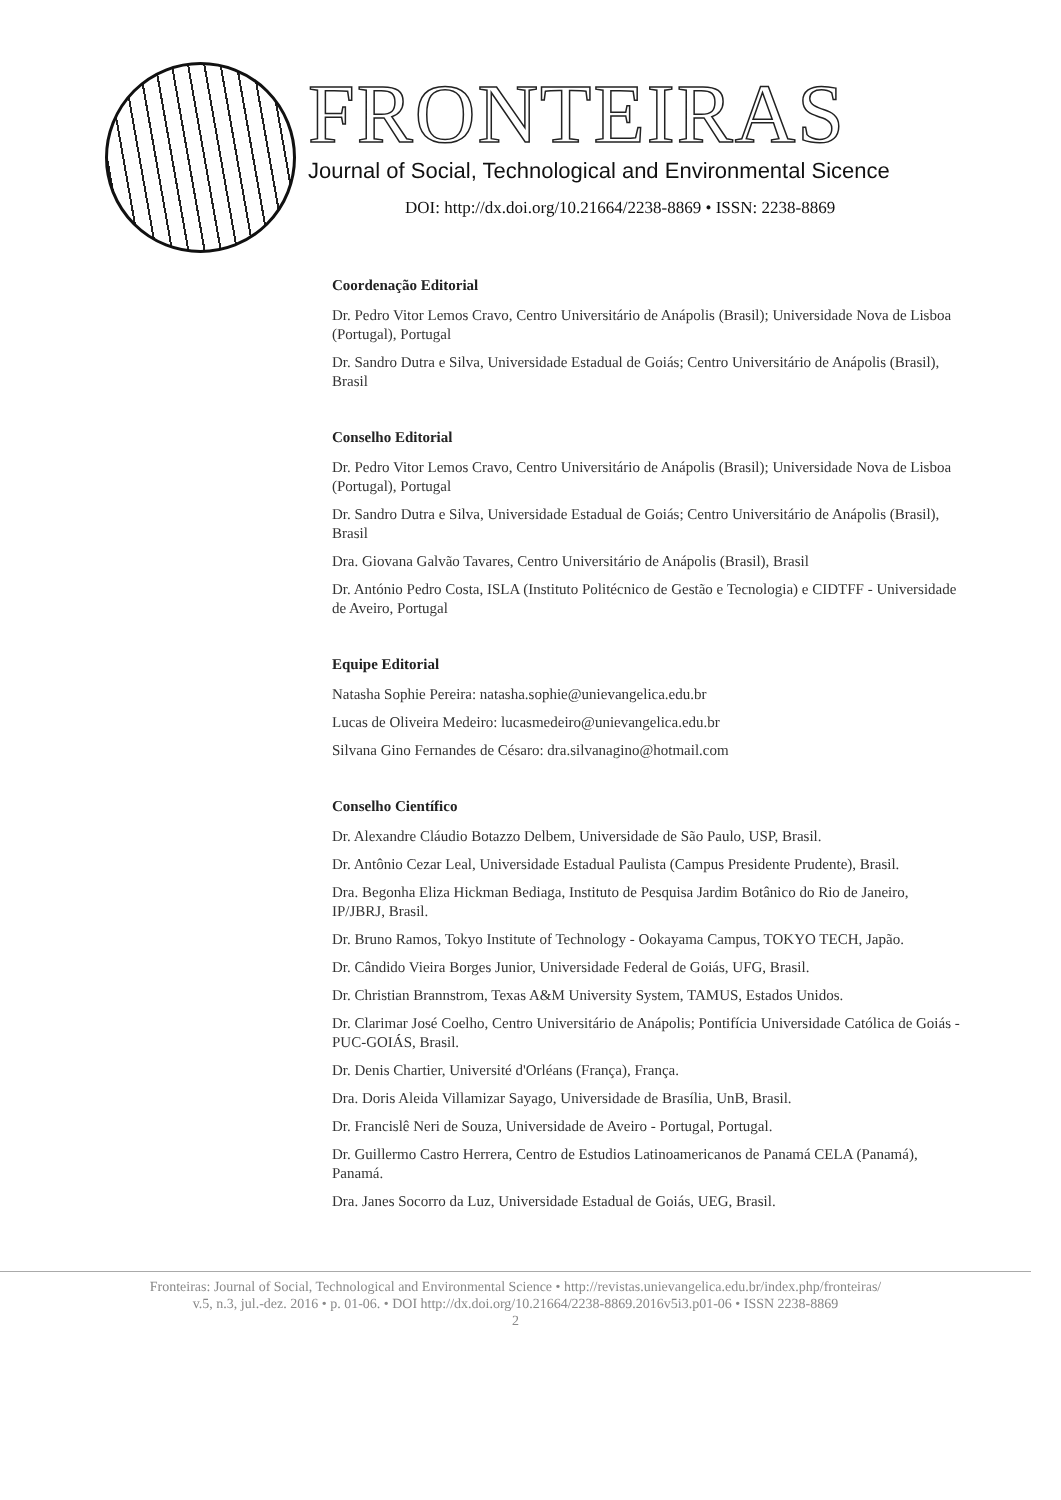FRONTEIRAS
Journal of Social, Technological and Environmental Sicence
DOI: http://dx.doi.org/10.21664/2238-8869 • ISSN: 2238-8869
Coordenação Editorial
Dr. Pedro Vitor Lemos Cravo, Centro Universitário de Anápolis (Brasil); Universidade Nova de Lisboa (Portugal), Portugal
Dr. Sandro Dutra e Silva, Universidade Estadual de Goiás; Centro Universitário de Anápolis (Brasil), Brasil
Conselho Editorial
Dr. Pedro Vitor Lemos Cravo, Centro Universitário de Anápolis (Brasil); Universidade Nova de Lisboa (Portugal), Portugal
Dr. Sandro Dutra e Silva, Universidade Estadual de Goiás; Centro Universitário de Anápolis (Brasil), Brasil
Dra. Giovana Galvão Tavares, Centro Universitário de Anápolis (Brasil), Brasil
Dr. António Pedro Costa, ISLA (Instituto Politécnico de Gestão e Tecnologia) e CIDTFF - Universidade de Aveiro, Portugal
Equipe Editorial
Natasha Sophie Pereira: natasha.sophie@unievangelica.edu.br
Lucas de Oliveira Medeiro: lucasmedeiro@unievangelica.edu.br
Silvana Gino Fernandes de Césaro: dra.silvanagino@hotmail.com
Conselho Científico
Dr. Alexandre Cláudio Botazzo Delbem, Universidade de São Paulo, USP, Brasil.
Dr. Antônio Cezar Leal, Universidade Estadual Paulista (Campus Presidente Prudente), Brasil.
Dra. Begonha Eliza Hickman Bediaga, Instituto de Pesquisa Jardim Botânico do Rio de Janeiro, IP/JBRJ, Brasil.
Dr. Bruno Ramos, Tokyo Institute of Technology - Ookayama Campus, TOKYO TECH, Japão.
Dr. Cândido Vieira Borges Junior, Universidade Federal de Goiás, UFG, Brasil.
Dr. Christian Brannstrom, Texas A&M University System, TAMUS, Estados Unidos.
Dr. Clarimar José Coelho, Centro Universitário de Anápolis; Pontifícia Universidade Católica de Goiás - PUC-GOIÁS, Brasil.
Dr. Denis Chartier, Université d'Orléans (França), França.
Dra. Doris Aleida Villamizar Sayago, Universidade de Brasília, UnB, Brasil.
Dr. Francislê Neri de Souza, Universidade de Aveiro - Portugal, Portugal.
Dr. Guillermo Castro Herrera, Centro de Estudios Latinoamericanos de Panamá CELA (Panamá), Panamá.
Dra. Janes Socorro da Luz, Universidade Estadual de Goiás, UEG, Brasil.
Fronteiras: Journal of Social, Technological and Environmental Science • http://revistas.unievangelica.edu.br/index.php/fronteiras/
v.5, n.3, jul.-dez. 2016 • p. 01-06. • DOI http://dx.doi.org/10.21664/2238-8869.2016v5i3.p01-06 • ISSN 2238-8869
2